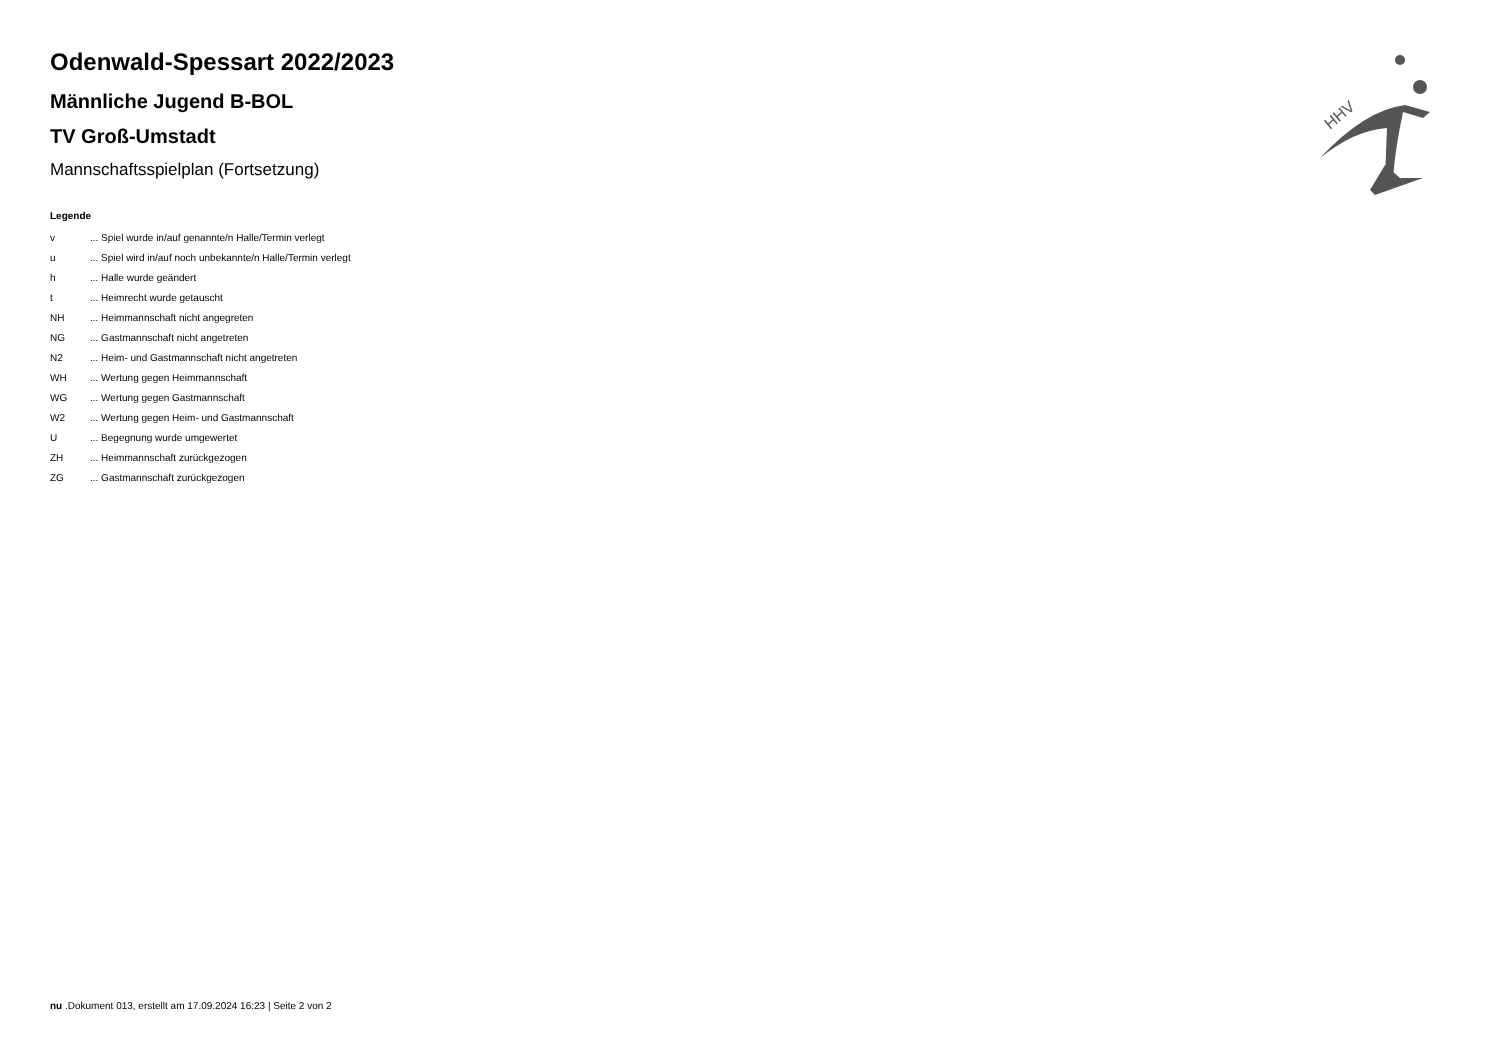HHV
Odenwald-Spessart 2022/2023
Männliche Jugend B-BOL
TV Groß-Umstadt
Mannschaftsspielplan (Fortsetzung)
Legende
| v | ... Spiel wurde in/auf genannte/n Halle/Termin verlegt |
| u | ... Spiel wird in/auf noch unbekannte/n Halle/Termin verlegt |
| h | ... Halle wurde geändert |
| t | ... Heimrecht wurde getauscht |
| NH | ... Heimmannschaft nicht angegreten |
| NG | ... Gastmannschaft nicht angetreten |
| N2 | ... Heim- und Gastmannschaft nicht angetreten |
| WH | ... Wertung gegen Heimmannschaft |
| WG | ... Wertung gegen Gastmannschaft |
| W2 | ... Wertung gegen Heim- und Gastmannschaft |
| U | ... Begegnung wurde umgewertet |
| ZH | ... Heimmannschaft zurückgezogen |
| ZG | ... Gastmannschaft zurückgezogen |
nu .Dokument 013, erstellt am 17.09.2024 16:23 | Seite 2 von 2